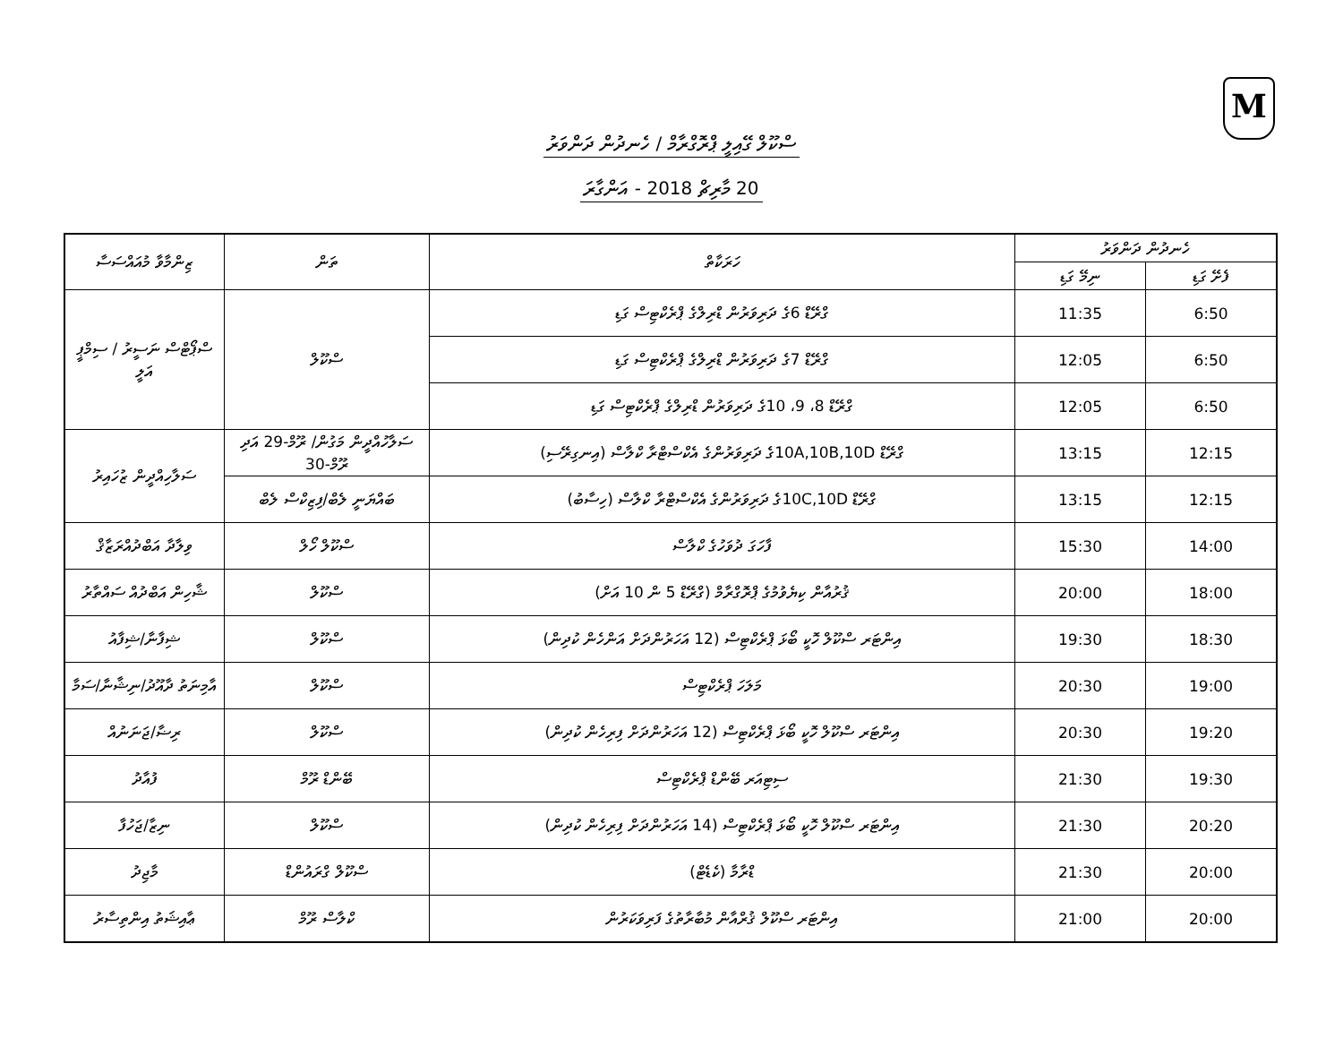M
ސްކޫލް ގޭއިލީ ޕްރޮގްރާމް / ހެނދުން ދަންވަރު
20 މާރިޗް 2018 - އަންގާރަ
| ހެނދުން ދަންވަރު | | ހަރަކާތް | ތަން | ޒިންމާވާ މުއައްސަސާ |
| --- | --- | --- | --- | --- |
| ފެށޭ ގަޑި | ނިމޭ ގަޑި | | | |
| 6:50 | 11:35 | ގްރޭޑް 6ގެ ދަރިވަރުން ޑްރިލްގެ ޕްރެކްޓިސް ގަޑި | ސްކޫލް | ސްޕޯޓްސް ނަސީރު / ސިމްޕީ އަލީ |
| 6:50 | 12:05 | ގްރޭޑް 7ގެ ދަރިވަރުން ޑްރިލްގެ ޕްރެކްޓިސް ގަޑި | | |
| 6:50 | 12:05 | ގްރޭޑް 8، 9، 10ގެ ދަރިވަރުން ޑްރިލްގެ ޕްރެކްޓިސް ގަޑި | | |
| 12:15 | 13:15 | ގްރޭޑް 10A,10B,10Dގެ ދަރިވަރުންގެ އެކްސްޓްރާ ކްލާސް (އިނގިރޭސި) | ސަލާހުއްދީން މަގުން/ ރޫމް-29 އަދި ރޫމް-30 | ސަލާހިއްދީން ޒުހައިރު |
| 12:15 | 13:15 | ގްރޭޑް 10C,10Dގެ ދަރިވަރުންގެ އެކްސްޓްރާ ކްލާސް (ހިސާބު) | ބައްޔަނީ ލެބް/ފިޒިކްސް ލެބް | |
| 14:00 | 15:30 | ފާހަގަ ދުވަހުގެ ކްލާސް | ސްކޫލް ހޯލް | ވިލާދާ އަބްދުއްރަޒާޤް |
| 18:00 | 20:00 | ޤުރުއާން ކިޔެވުމުގެ ޕްރޮގްރާމް (ގްރޭޑް 5 ން 10 އަށް) | ސްކޫލް | ޝާހިން އަބްދުއް ސައްތާރު |
| 18:30 | 19:30 | އިންޓަރ ސްކޫލް ހޮކީ ބޯޅަ ޕްރެކްޓިސް (12 އަހަރުންދަށް އަންހެން ކުދިން) | ސްކޫލް | ޝިފާނާ/ޝިފާއު |
| 19:00 | 20:30 | މަލަހަ ޕްރެކްޓިސް | ސްކޫލް | އާމިނަތު ދާއޫދު/ނިޝާނާ/ސަމާ |
| 19:20 | 20:30 | އިންޓަރ ސްކޫލް ހޮކީ ބޯޅަ ޕްރެކްޓިސް (12 އަހަރުންދަށް ފިރިހެން ކުދިން) | ސްކޫލް | ރިޟާ/ޖަނަނުއް |
| 19:30 | 21:30 | ސިޓިއަރ ބޭންޑް ޕްރެކްޓިސް | ބޭންޑް ރޫމް | ފުއާދު |
| 20:20 | 21:30 | އިންޓަރ ސްކޫލް ހޮކީ ބޯޅަ ޕްރެކްޓިސް (14 އަހަރުންދަށް ފިރިހެން ކުދިން) | ސްކޫލް | ނިޒާ/ޖަހުފާ |
| 20:00 | 21:30 | ޑްރާމާ (ކެޑެޓް) | ސްކޫލް ގްރައުންޑް | މާޖިދު |
| 20:00 | 21:00 | އިންޓަރ ސްކޫލް ޤުރްއާން މުބާރާތުގެ ފަރިވަކަރުން | ކްލާސް ރޫމް | ޢާއިޝަތު އިންތިސާރު |